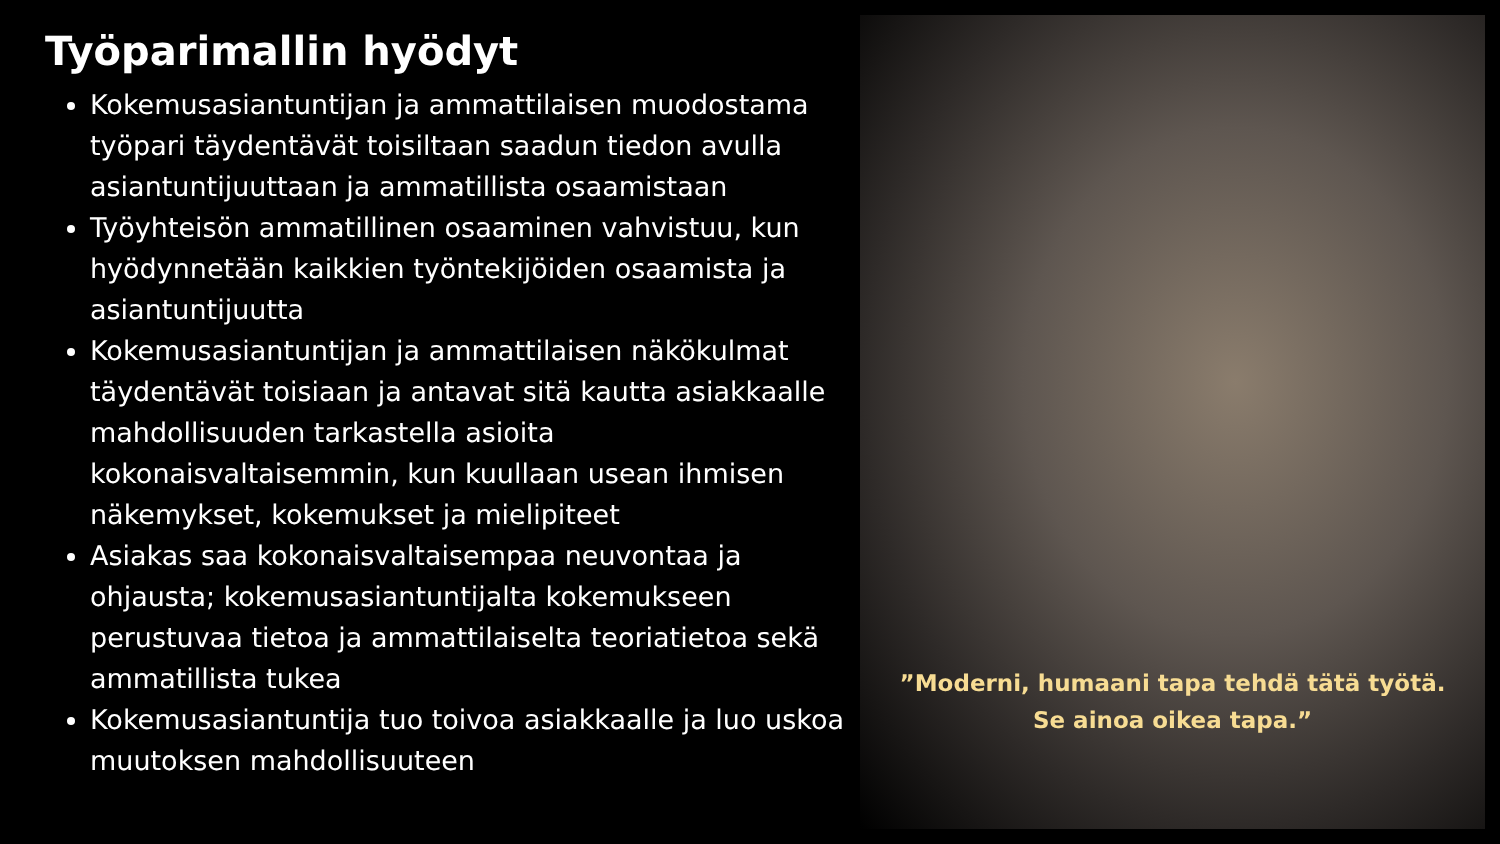Työparimallin hyödyt
Kokemusasiantuntijan ja ammattilaisen muodostama työpari täydentävät toisiltaan saadun tiedon avulla asiantuntijuuttaan ja ammatillista osaamistaan
Työyhteisön ammatillinen osaaminen vahvistuu, kun hyödynnetään kaikkien työntekijöiden osaamista ja asiantuntijuutta
Kokemusasiantuntijan ja ammattilaisen näkökulmat täydentävät toisiaan ja antavat sitä kautta asiakkaalle mahdollisuuden tarkastella asioita kokonaisvaltaisemmin, kun kuullaan usean ihmisen näkemykset, kokemukset ja mielipiteet
Asiakas saa kokonaisvaltaisempaa neuvontaa ja ohjausta; kokemusasiantuntijalta kokemukseen perustuvaa tietoa ja ammattilaiselta teoriatietoa sekä ammatillista tukea
Kokemusasiantuntija tuo toivoa asiakkaalle ja luo uskoa muutoksen mahdollisuuteen
”Moderni, humaani tapa tehdä tätä työtä.
Se ainoa oikea tapa.”